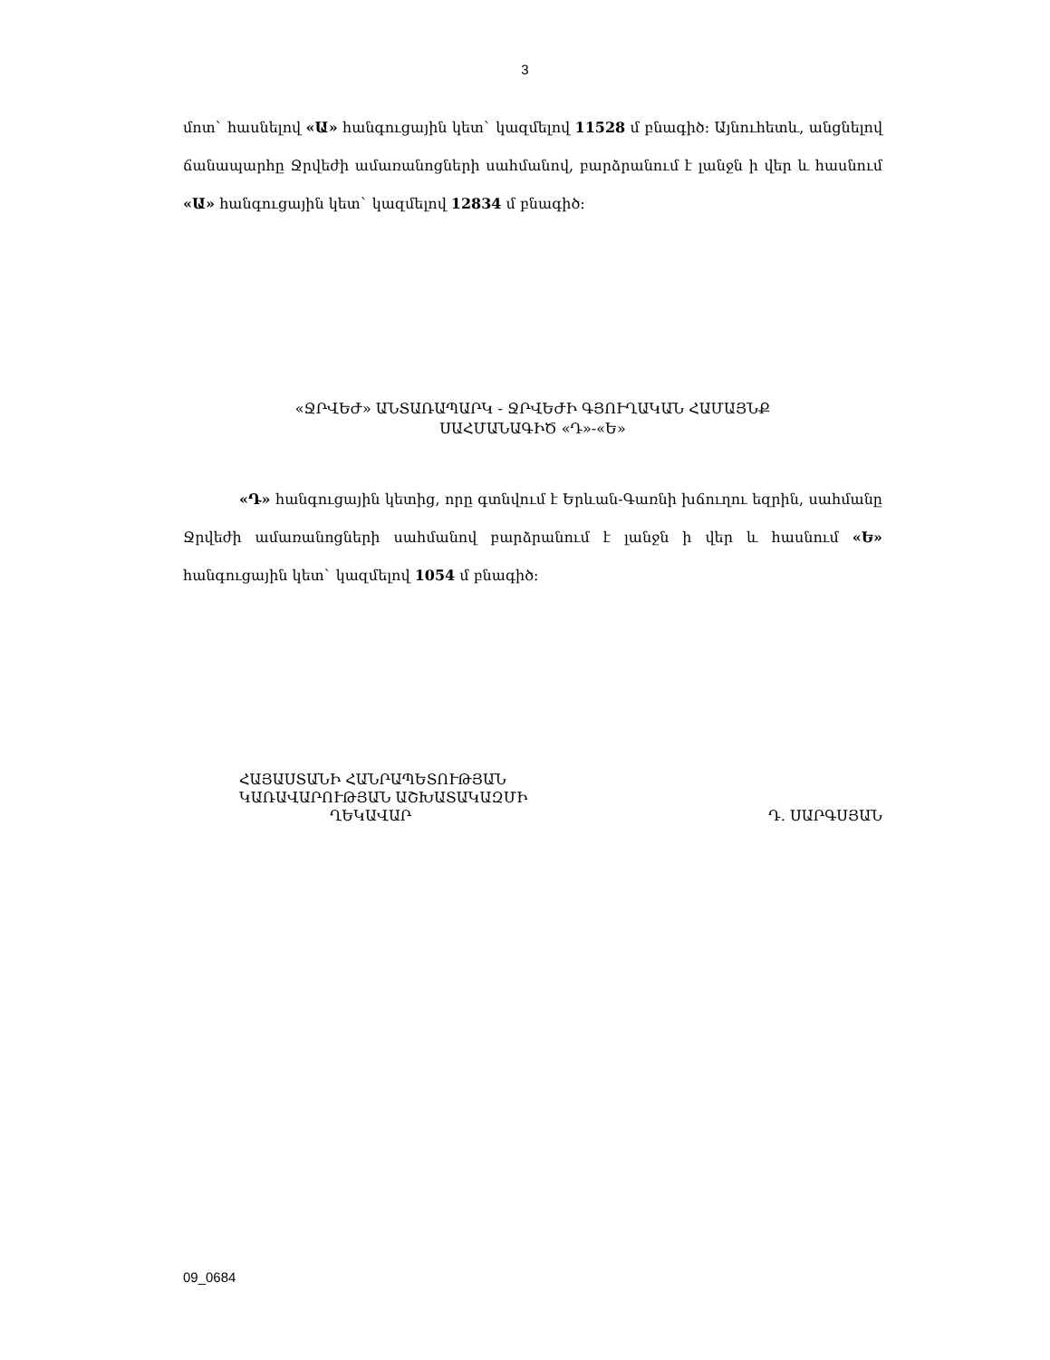3
մոտ` հասնելով «Ա» հանգուցային կետ` կազմելով 11528 մ բնագիծ։ Այնուհետև, անցնելով ճանապարհը Ջրվեժի ամառանոցների սահմանով, բարձրանում է լանջն ի վեր և հասնում «Ա» հանգուցային կետ` կազմելով 12834 մ բնագիծ։
«ՋՐՎԵԺ» ԱՆՏԱՌԱՊԱՐԿ - ՋՐՎԵԺԻ ԳՅՈՒՂԱԿԱՆ ՀԱՄԱՅՆՔ
ՍԱՀՄԱՆԱԳԻԾ «Դ»-«Ե»
«Դ» հանգուցային կետից, որը գտնվում է Երևան-Գառնի խճուղու եզրին, սահմանը Ջրվեժի ամառանոցների սահմանով բարձրանում է լանջն ի վեր և հասնում «Ե» հանգուցային կետ` կազմելով 1054 մ բնագիծ։
ՀԱՅԱՍՏԱՆԻ ՀԱՆՐԱՊԵՏՈՒԹՅԱՆ
ԿԱՌԱՎԱՐՈՒԹՅԱՆ ԱՇԽԱՏԱԿԱԶՄԻ
ՂԵԿԱՎԱՐ Դ. ՍԱՐԳՍՅԱՆ
09_0684